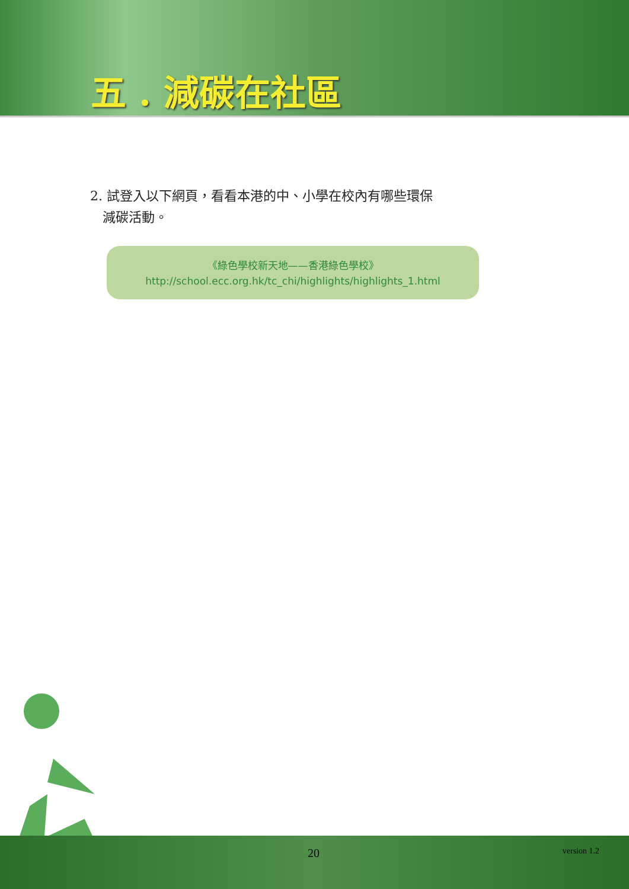五 . 減碳在社區
2. 試登入以下網頁，看看本港的中、小學在校內有哪些環保
減碳活動。
《綠色學校新天地——香港綠色學校》
http://school.ecc.org.hk/tc_chi/highlights/highlights_1.html
20 version 1.2